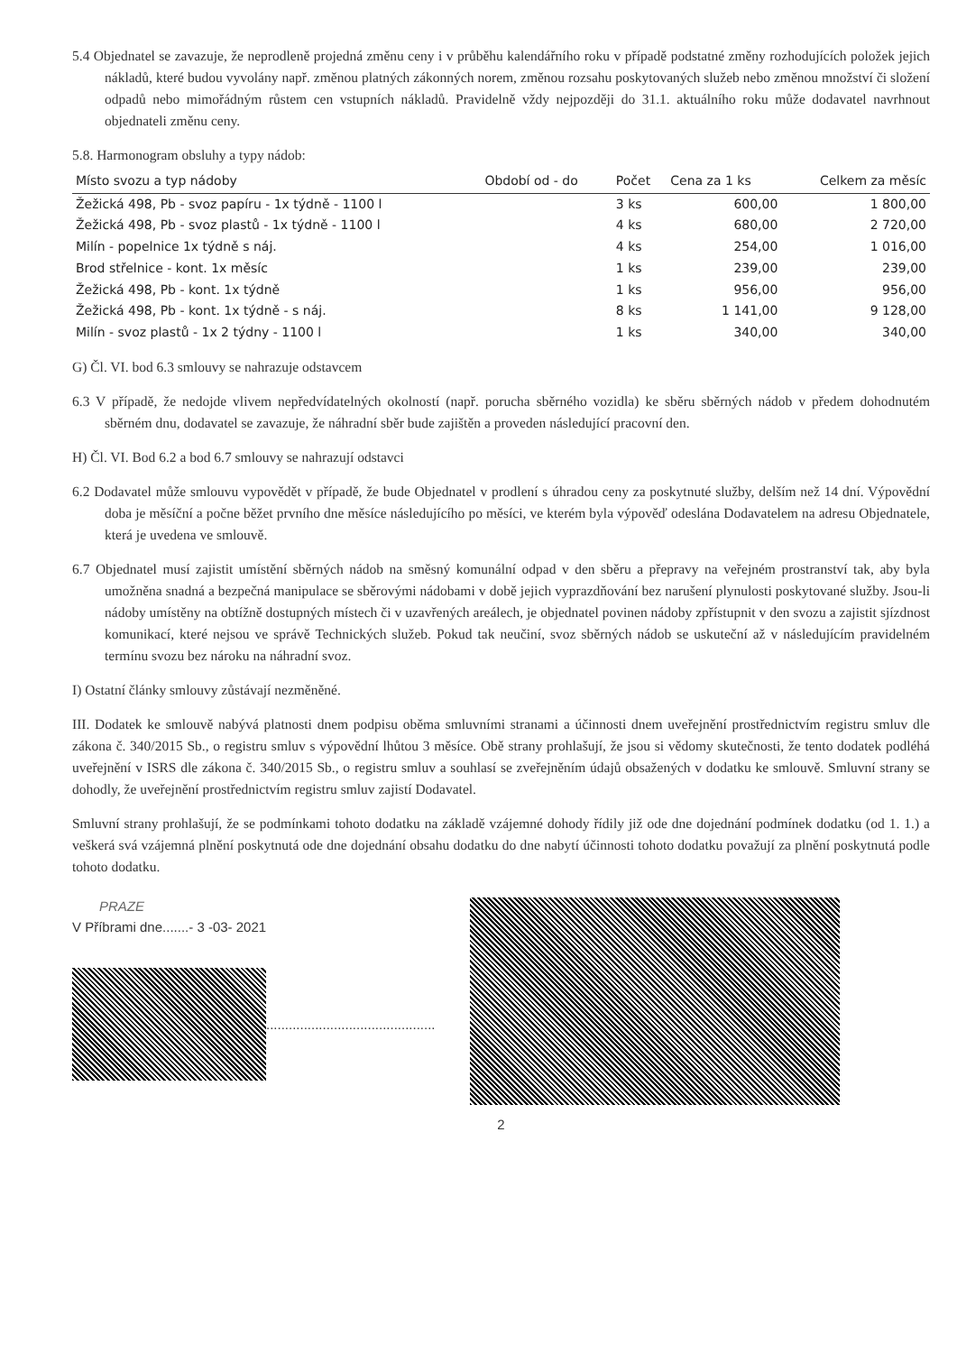5.4 Objednatel se zavazuje, že neprodleně projedná změnu ceny i v průběhu kalendářního roku v případě podstatné změny rozhodujících položek jejich nákladů, které budou vyvolány např. změnou platných zákonných norem, změnou rozsahu poskytovaných služeb nebo změnou množství či složení odpadů nebo mimořádným růstem cen vstupních nákladů. Pravidelně vždy nejpozději do 31.1. aktuálního roku může dodavatel navrhnout objednateli změnu ceny.
5.8. Harmonogram obsluhy a typy nádob:
| Místo svozu a typ nádoby | Období od - do | Počet | Cena za 1 ks | Celkem za měsíc |
| --- | --- | --- | --- | --- |
| Žežická 498, Pb - svoz papíru - 1x týdně - 1100 l | | 3 ks | 600,00 | 1 800,00 |
| Žežická 498, Pb - svoz plastů - 1x týdně - 1100 l | | 4 ks | 680,00 | 2 720,00 |
| Milín - popelnice 1x týdně s náj. | | 4 ks | 254,00 | 1 016,00 |
| Brod střelnice - kont. 1x měsíc | | 1 ks | 239,00 | 239,00 |
| Žežická 498, Pb - kont. 1x týdně | | 1 ks | 956,00 | 956,00 |
| Žežická 498, Pb - kont. 1x týdně - s náj. | | 8 ks | 1 141,00 | 9 128,00 |
| Milín - svoz plastů - 1x 2 týdny - 1100 l | | 1 ks | 340,00 | 340,00 |
G) Čl. VI. bod 6.3 smlouvy se nahrazuje odstavcem
6.3 V případě, že nedojde vlivem nepředvídatelných okolností (např. porucha sběrného vozidla) ke sběru sběrných nádob v předem dohodnutém sběrném dnu, dodavatel se zavazuje, že náhradní sběr bude zajištěn a proveden následující pracovní den.
H) Čl. VI. Bod 6.2 a bod 6.7 smlouvy se nahrazují odstavci
6.2 Dodavatel může smlouvu vypovědět v případě, že bude Objednatel v prodlení s úhradou ceny za poskytnuté služby, delším než 14 dní. Výpovědní doba je měsíční a počne běžet prvního dne měsíce následujícího po měsíci, ve kterém byla výpověď odeslána Dodavatelem na adresu Objednatele, která je uvedena ve smlouvě.
6.7 Objednatel musí zajistit umístění sběrných nádob na směsný komunální odpad v den sběru a přepravy na veřejném prostranství tak, aby byla umožněna snadná a bezpečná manipulace se sběrovými nádobami v době jejich vyprazdňování bez narušení plynulosti poskytované služby. Jsou-li nádoby umístěny na obtížně dostupných místech či v uzavřených areálech, je objednatel povinen nádoby zpřístupnit v den svozu a zajistit sjízdnost komunikací, které nejsou ve správě Technických služeb. Pokud tak neučiní, svoz sběrných nádob se uskuteční až v následujícím pravidelném termínu svozu bez nároku na náhradní svoz.
I) Ostatní články smlouvy zůstávají nezměněné.
III. Dodatek ke smlouvě nabývá platnosti dnem podpisu oběma smluvními stranami a účinnosti dnem uveřejnění prostřednictvím registru smluv dle zákona č. 340/2015 Sb., o registru smluv s výpovědní lhůtou 3 měsíce. Obě strany prohlašují, že jsou si vědomy skutečnosti, že tento dodatek podléhá uveřejnění v ISRS dle zákona č. 340/2015 Sb., o registru smluv a souhlasí se zveřejněním údajů obsažených v dodatku ke smlouvě. Smluvní strany se dohodly, že uveřejnění prostřednictvím registru smluv zajistí Dodavatel.
Smluvní strany prohlašují, že se podmínkami tohoto dodatku na základě vzájemné dohody řídily již ode dne dojednání podmínek dodatku (od 1. 1.) a veškerá svá vzájemná plnění poskytnutá ode dne dojednání obsahu dodatku do dne nabytí účinnosti tohoto dodatku považují za plnění poskytnutá podle tohoto dodatku.
PRAZE
V Příbrami dne.......- 3 -03- 2021
.............................................
2